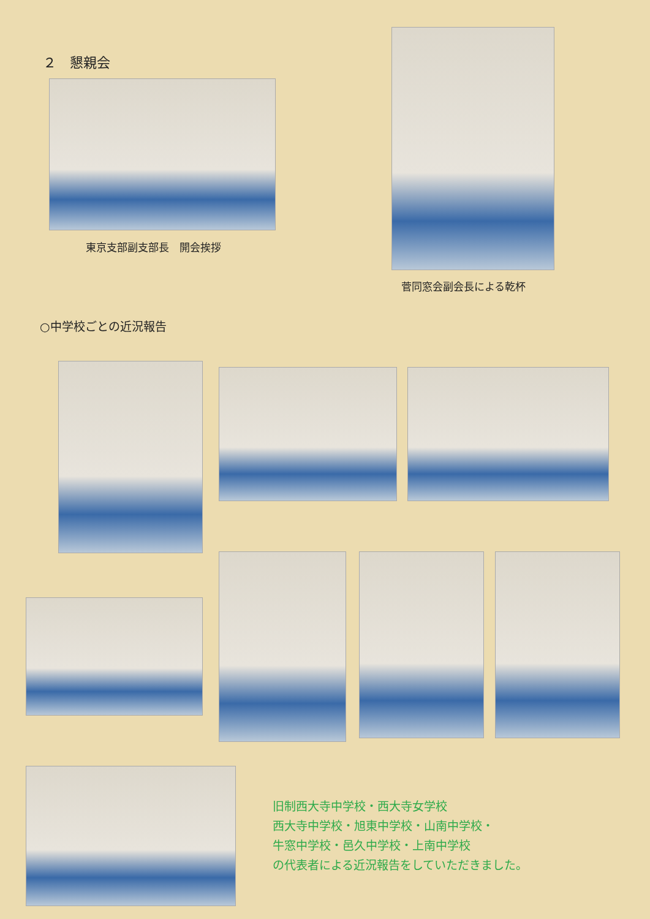２　懇親会
東京支部副支部長　開会挨拶
菅同窓会副会長による乾杯
○中学校ごとの近況報告
旧制西大寺中学校・西大寺女学校
西大寺中学校・旭東中学校・山南中学校・
牛窓中学校・邑久中学校・上南中学校
の代表者による近況報告をしていただきました。